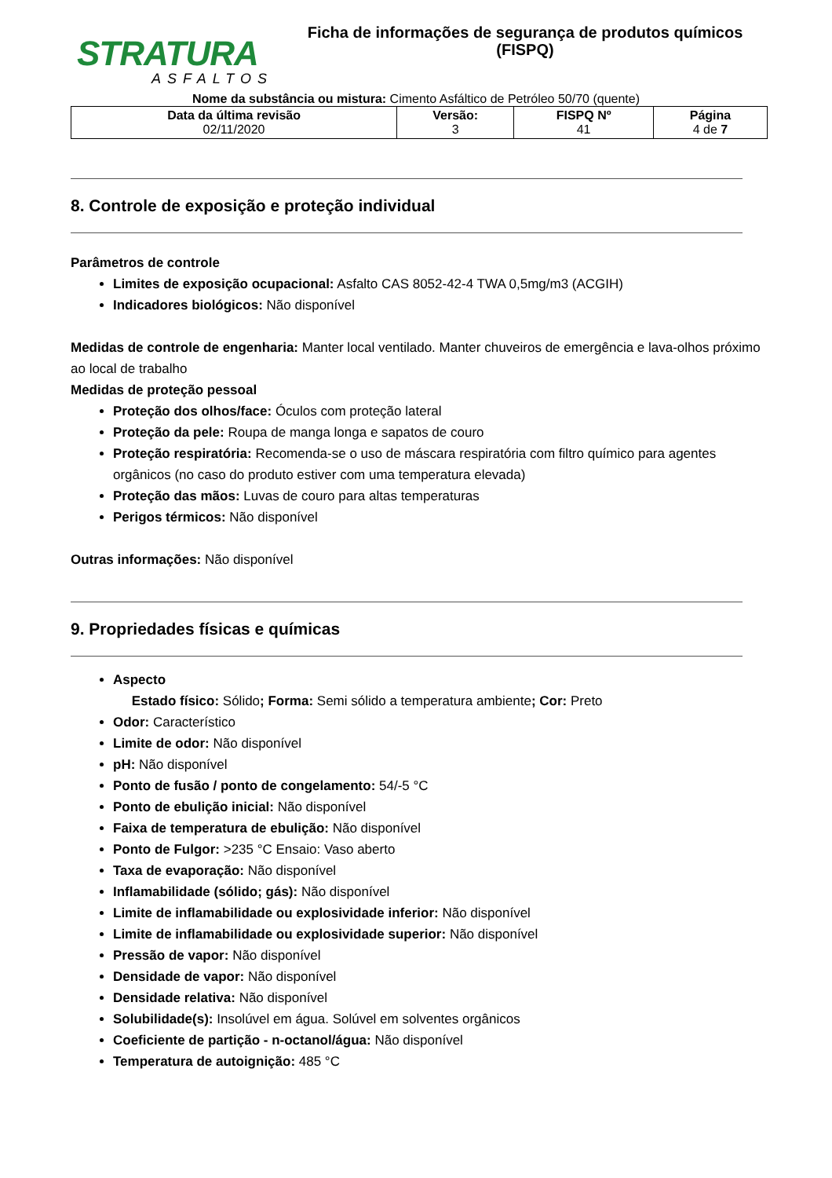STRATURA
ASFALTOS
Ficha de informações de segurança de produtos químicos
(FISPQ)
Nome da substância ou mistura: Cimento Asfáltico de Petróleo 50/70 (quente)
| Data da última revisão 02/11/2020 | Versão: 3 | FISPQ Nº 41 | Página 4 de 7 |
8. Controle de exposição e proteção individual
Parâmetros de controle
Limites de exposição ocupacional: Asfalto CAS 8052-42-4 TWA 0,5mg/m3 (ACGIH)
Indicadores biológicos: Não disponível
Medidas de controle de engenharia: Manter local ventilado. Manter chuveiros de emergência e lava-olhos próximo ao local de trabalho
Medidas de proteção pessoal
Proteção dos olhos/face: Óculos com proteção lateral
Proteção da pele: Roupa de manga longa e sapatos de couro
Proteção respiratória: Recomenda-se o uso de máscara respiratória com filtro químico para agentes orgânicos (no caso do produto estiver com uma temperatura elevada)
Proteção das mãos: Luvas de couro para altas temperaturas
Perigos térmicos: Não disponível
Outras informações: Não disponível
9. Propriedades físicas e químicas
Aspecto
Estado físico: Sólido; Forma: Semi sólido a temperatura ambiente; Cor: Preto
Odor: Característico
Limite de odor: Não disponível
pH: Não disponível
Ponto de fusão / ponto de congelamento: 54/-5 °C
Ponto de ebulição inicial: Não disponível
Faixa de temperatura de ebulição: Não disponível
Ponto de Fulgor: >235 °C Ensaio: Vaso aberto
Taxa de evaporação: Não disponível
Inflamabilidade (sólido; gás): Não disponível
Limite de inflamabilidade ou explosividade inferior: Não disponível
Limite de inflamabilidade ou explosividade superior: Não disponível
Pressão de vapor: Não disponível
Densidade de vapor: Não disponível
Densidade relativa: Não disponível
Solubilidade(s): Insolúvel em água. Solúvel em solventes orgânicos
Coeficiente de partição - n-octanol/água: Não disponível
Temperatura de autoignição: 485 °C